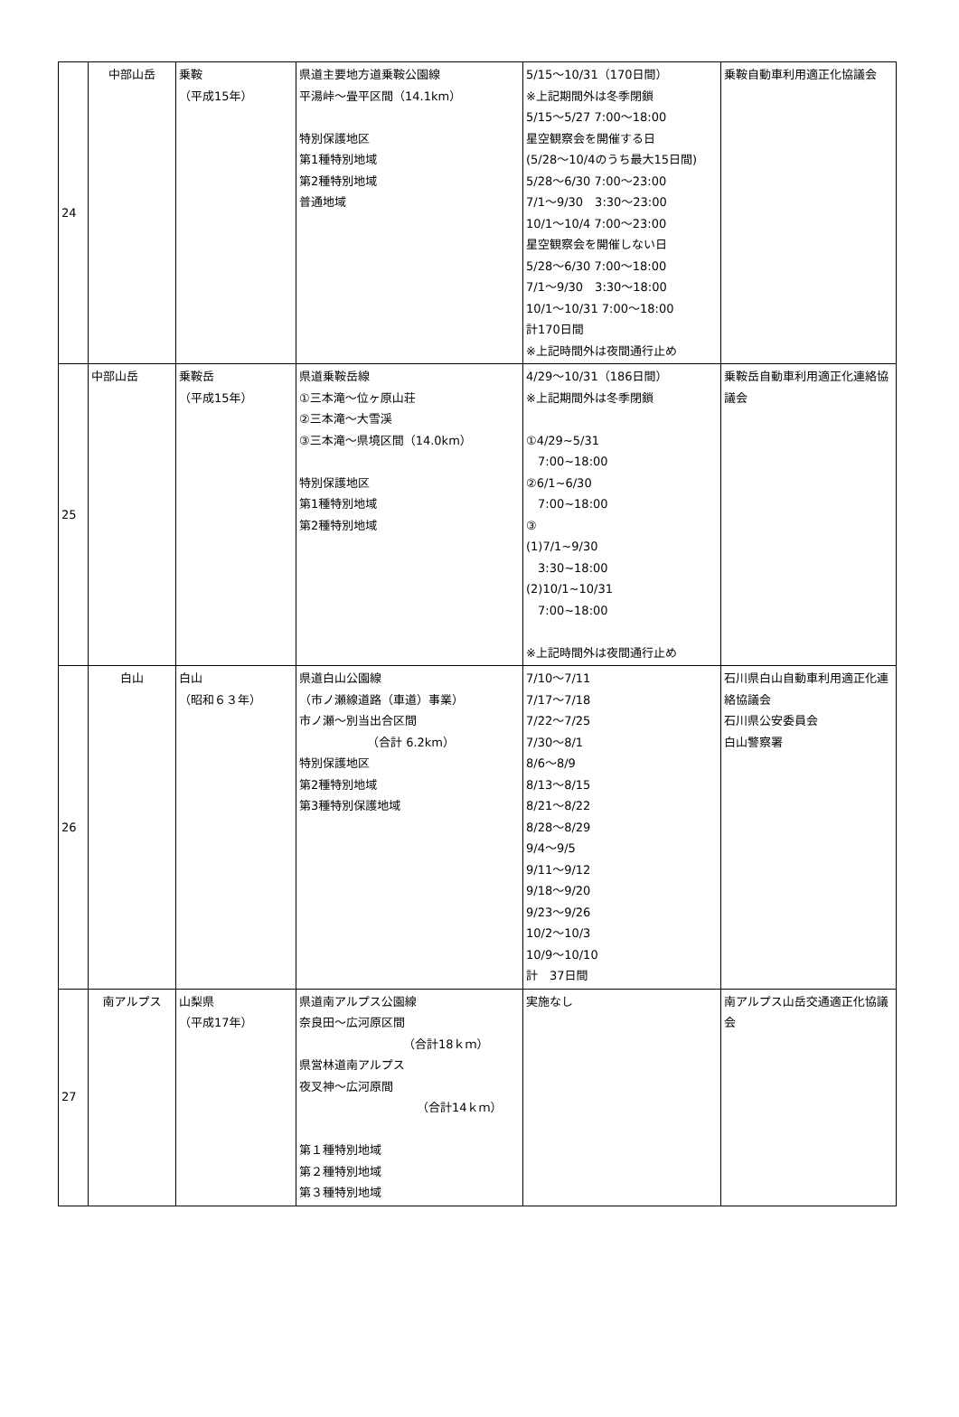| 24 | 中部山岳 | 乗鞍 （平成15年） | 県道主要地方道乗鞍公園線 平湯峠～畳平区間（14.1km） 特別保護地区 第1種特別地域 第2種特別地域 普通地域 | 5/15～10/31（170日間） ※上記期間外は冬季閉鎖 5/15～5/27 7:00～18:00 星空観察会を開催する日 (5/28～10/4のうち最大15日間) 5/28～6/30 7:00～23:00 7/1～9/30 3:30～23:00 10/1～10/4 7:00～23:00 星空観察会を開催しない日 5/28～6/30 7:00～18:00 7/1～9/30 3:30～18:00 10/1～10/31 7:00～18:00 計170日間 ※上記時間外は夜間通行止め | 乗鞍自動車利用適正化協議会 |
| 25 | 中部山岳 | 乗鞍岳 （平成15年） | 県道乗鞍岳線 ①三本滝～位ヶ原山荘 ②三本滝～大雪渓 ③三本滝～県境区間（14.0km） 特別保護地区 第1種特別地域 第2種特別地域 | 4/29～10/31（186日間） ※上記期間外は冬季閉鎖 ①4/29~5/31 7:00~18:00 ②6/1~6/30 7:00~18:00 ③ (1)7/1~9/30 3:30~18:00 (2)10/1~10/31 7:00~18:00 ※上記時間外は夜間通行止め | 乗鞍岳自動車利用適正化連絡協議会 |
| 26 | 白山 | 白山 （昭和６３年） | 県道白山公園線 （市ノ瀬線道路（車道）事業） 市ノ瀬～別当出合区間 （合計 6.2km） 特別保護地区 第2種特別地域 第3種特別保護地域 | 7/10～7/11 7/17～7/18 7/22～7/25 7/30～8/1 8/6～8/9 8/13～8/15 8/21～8/22 8/28～8/29 9/4～9/5 9/11～9/12 9/18～9/20 9/23～9/26 10/2～10/3 10/9～10/10 計 37日間 | 石川県白山自動車利用適正化連絡協議会 石川県公安委員会 白山警察署 |
| 27 | 南アルプス | 山梨県 （平成17年） | 県道南アルプス公園線 奈良田～広河原区間 （合計18ｋｍ） 県営林道南アルプス 夜叉神～広河原間 （合計14ｋｍ） 第１種特別地域 第２種特別地域 第３種特別地域 | 実施なし | 南アルプス山岳交通適正化協議会 |